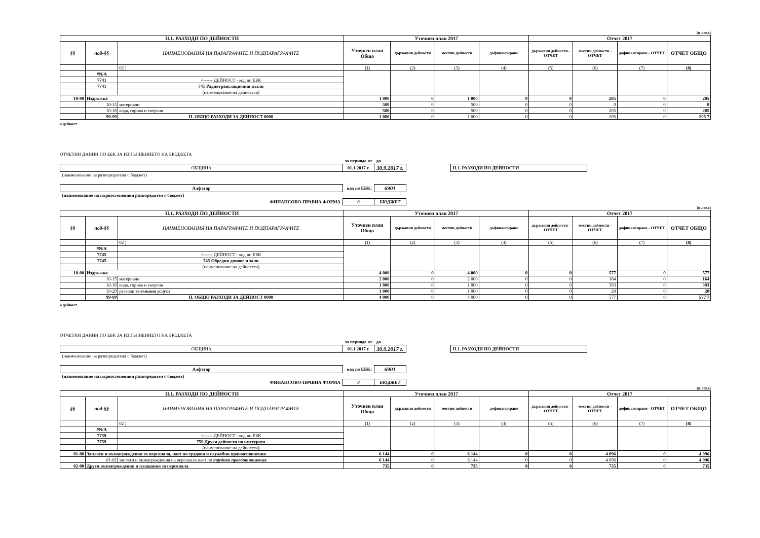(в лева)
| II.1. РАЗХОДИ ПО ДЕЙНОСТИ | | | Уточнен план 2017 | | | | Отчет 2017 | | | |
| --- | --- | --- | --- | --- | --- | --- | --- | --- | --- | --- |
| §§ | под-§§ | НАИМЕНОВАНИЯ НА ПАРАГРАФИТЕ И ПОДПАРАГРАФИТЕ | Уточнен план Общо | държавни дейности | местни дейности | дофинансиране | държавни дейности - ОТЧЕТ | местни дейности - ОТЧЕТ | дофинансиране - ОТЧЕТ | ОТЧЕТ ОБЩО |
| | | 02 ¦ | (1) | (2) | (3) | (4) | (5) | (6) | (7) | (8) |
| | #N/A | | | | | | | | | |
| | 7741 | <------ ДЕЙНОСТ - код по ЕБК | | | | | | | | |
| | 7741 | 741 Радиотранслационни възли | | | | | | | | |
| | | (наименование на дейността) | | | | | | | | |
| 10-00 | Издръжка | | 1 000 | 0 | 1 000 | 0 | 0 | 205 | 0 | 205 |
| | 10-15 | материали | 500 | 0 | 500 | 0 | 0 | 0 | 0 | 0 |
| | 10-16 | вода, горива и енергия | 500 | 0 | 500 | 0 | 0 | 205 | 0 | 205 |
| | 99-99 | II. ОБЩО РАЗХОДИ ЗА ДЕЙНОСТ 0000 | 1 000 | 0 | 1 000 | 0 | 0 | 205 | 0 | 205 7 |
а дейност
ОТЧЕТНИ ДАННИ ПО ЕБК ЗА ИЗПЪЛНЕНИЕТО НА БЮДЖЕТА
| | за периода от | до | | |
| ОБЩИНА | 01.1.2017 г. | 30.9.2017 г. | | II.1. РАЗХОДИ ПО ДЕЙНОСТИ |
| (наименование на разпоредителя с бюджет) | | | | |
| Алфатар | код по ЕБК: | 6901 | | |
| (наименование на първостепенния разпоредител с бюджет) | | | | |
| ФИНАНСОВО-ПРАВНА ФОРМА | 0 | БЮДЖЕТ | | |
(в лева)
| II.1. РАЗХОДИ ПО ДЕЙНОСТИ | | | Уточнен план 2017 | | | | Отчет 2017 | | | |
| --- | --- | --- | --- | --- | --- | --- | --- | --- | --- | --- |
| §§ | под-§§ | НАИМЕНОВАНИЯ НА ПАРАГРАФИТЕ И ПОДПАРАГРАФИТЕ | Уточнен план Общо | държавни дейности | местни дейности | дофинансиране | държавни дейности - ОТЧЕТ | местни дейности - ОТЧЕТ | дофинансиране - ОТЧЕТ | ОТЧЕТ ОБЩО |
| | | 02 ¦ | (1) | (2) | (3) | (4) | (5) | (6) | (7) | (8) |
| | #N/A | | | | | | | | | |
| | 7745 | <------ ДЕЙНОСТ - код по ЕБК | | | | | | | | |
| | 7745 | 745 Обредни домове и зали | | | | | | | | |
| | | (наименование на дейността) | | | | | | | | |
| 10-00 | Издръжка | | 4 000 | 0 | 4 000 | 0 | 0 | 577 | 0 | 577 |
| | 10-15 | материали | 2 000 | 0 | 2 000 | 0 | 0 | 164 | 0 | 164 |
| | 10-16 | вода, горива и енергия | 1 000 | 0 | 1 000 | 0 | 0 | 393 | 0 | 393 |
| | 10-20 | разходи за външни услуги | 1 000 | 0 | 1 000 | 0 | 0 | 20 | 0 | 20 |
| | 99-99 | II. ОБЩО РАЗХОДИ ЗА ДЕЙНОСТ 0000 | 4 000 | 0 | 4 000 | 0 | 0 | 577 | 0 | 577 7 |
а дейност
ОТЧЕТНИ ДАННИ ПО ЕБК ЗА ИЗПЪЛНЕНИЕТО НА БЮДЖЕТА
| | за периода от | до | | |
| ОБЩИНА | 01.1.2017 г. | 30.9.2017 г. | | II.1. РАЗХОДИ ПО ДЕЙНОСТИ |
| (наименование на разпоредителя с бюджет) | | | | |
| Алфатар | код по ЕБК: | 6901 | | |
| (наименование на първостепенния разпоредител с бюджет) | | | | |
| ФИНАНСОВО-ПРАВНА ФОРМА | 0 | БЮДЖЕТ | | |
(в лева)
| II.1. РАЗХОДИ ПО ДЕЙНОСТИ | | | Уточнен план 2017 | | | | Отчет 2017 | | | |
| --- | --- | --- | --- | --- | --- | --- | --- | --- | --- | --- |
| §§ | под-§§ | НАИМЕНОВАНИЯ НА ПАРАГРАФИТЕ И ПОДПАРАГРАФИТЕ | Уточнен план Общо | държавни дейности | местни дейности | дофинансиране | държавни дейности - ОТЧЕТ | местни дейности - ОТЧЕТ | дофинансиране - ОТЧЕТ | ОТЧЕТ ОБЩО |
| | | 02 ¦ | (1) | (2) | (3) | (4) | (5) | (6) | (7) | (8) |
| | #N/A | | | | | | | | | |
| | 7759 | <------ ДЕЙНОСТ - код по ЕБК | | | | | | | | |
| | 7759 | 759 Други дейности по културата | | | | | | | | |
| | | (наименование на дейността) | | | | | | | | |
| 01-00 | Заплати и възнаграждения за персонала, нает по трудови и служебни правоотношения | | 6 144 | 0 | 6 144 | 0 | 0 | 4 096 | 0 | 4 096 |
| | 01-01 | заплати и възнаграждения на персонала нает по трудови правоотношения | 6 144 | 0 | 6 144 | 0 | 0 | 4 096 | 0 | 4 096 |
| 02-00 | Други възнаграждения и плащания за персонала | | 735 | 0 | 735 | 0 | 0 | 735 | 0 | 735 |